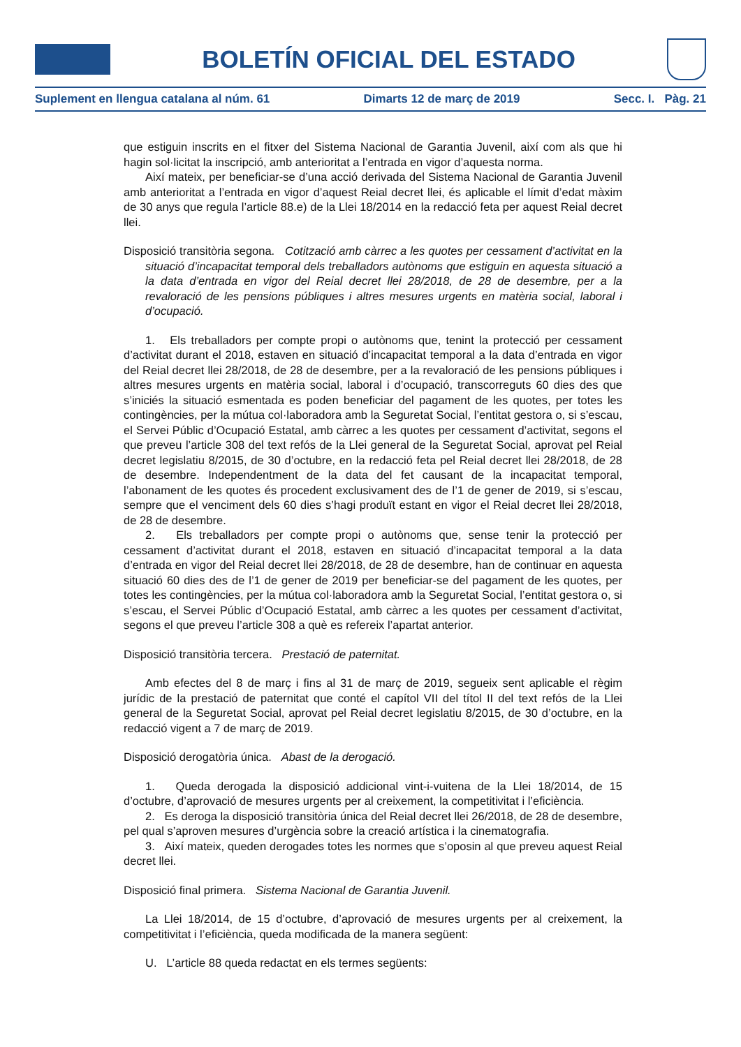BOLETÍN OFICIAL DEL ESTADO
Suplement en llengua catalana al núm. 61 Dimarts 12 de març de 2019 Secc. I. Pàg. 21
que estiguin inscrits en el fitxer del Sistema Nacional de Garantia Juvenil, així com als que hi hagin sol·licitat la inscripció, amb anterioritat a l’entrada en vigor d’aquesta norma.
Així mateix, per beneficiar-se d’una acció derivada del Sistema Nacional de Garantia Juvenil amb anterioritat a l’entrada en vigor d’aquest Reial decret llei, és aplicable el límit d’edat màxim de 30 anys que regula l’article 88.e) de la Llei 18/2014 en la redacció feta per aquest Reial decret llei.
Disposició transitòria segona. Cotització amb càrrec a les quotes per cessament d’activitat en la situació d’incapacitat temporal dels treballadors autònoms que estiguin en aquesta situació a la data d’entrada en vigor del Reial decret llei 28/2018, de 28 de desembre, per a la revaloració de les pensions públiques i altres mesures urgents en matèria social, laboral i d’ocupació.
1. Els treballadors per compte propi o autònoms que, tenint la protecció per cessament d’activitat durant el 2018, estaven en situació d’incapacitat temporal a la data d’entrada en vigor del Reial decret llei 28/2018, de 28 de desembre, per a la revaloració de les pensions públiques i altres mesures urgents en matèria social, laboral i d’ocupació, transcorreguts 60 dies des que s’iniciés la situació esmentada es poden beneficiar del pagament de les quotes, per totes les contingències, per la mútua col·laboradora amb la Seguretat Social, l’entitat gestora o, si s’escau, el Servei Públic d’Ocupació Estatal, amb càrrec a les quotes per cessament d’activitat, segons el que preveu l’article 308 del text refós de la Llei general de la Seguretat Social, aprovat pel Reial decret legislatiu 8/2015, de 30 d’octubre, en la redacció feta pel Reial decret llei 28/2018, de 28 de desembre. Independentment de la data del fet causant de la incapacitat temporal, l’abonament de les quotes és procedent exclusivament des de l’1 de gener de 2019, si s’escau, sempre que el venciment dels 60 dies s’hagi produït estant en vigor el Reial decret llei 28/2018, de 28 de desembre.
2. Els treballadors per compte propi o autònoms que, sense tenir la protecció per cessament d’activitat durant el 2018, estaven en situació d’incapacitat temporal a la data d’entrada en vigor del Reial decret llei 28/2018, de 28 de desembre, han de continuar en aquesta situació 60 dies des de l’1 de gener de 2019 per beneficiar-se del pagament de les quotes, per totes les contingències, per la mútua col·laboradora amb la Seguretat Social, l’entitat gestora o, si s’escau, el Servei Públic d’Ocupació Estatal, amb càrrec a les quotes per cessament d’activitat, segons el que preveu l’article 308 a què es refereix l’apartat anterior.
Disposició transitòria tercera. Prestació de paternitat.
Amb efectes del 8 de març i fins al 31 de març de 2019, segueix sent aplicable el règim jurídic de la prestació de paternitat que conté el capítol VII del títol II del text refós de la Llei general de la Seguretat Social, aprovat pel Reial decret legislatiu 8/2015, de 30 d’octubre, en la redacció vigent a 7 de març de 2019.
Disposició derogatòria única. Abast de la derogació.
1. Queda derogada la disposició addicional vint-i-vuitena de la Llei 18/2014, de 15 d’octubre, d’aprovació de mesures urgents per al creixement, la competitivitat i l’eficiència.
2. Es deroga la disposició transitòria única del Reial decret llei 26/2018, de 28 de desembre, pel qual s’aproven mesures d’urgència sobre la creació artística i la cinematografia.
3. Així mateix, queden derogades totes les normes que s’oposin al que preveu aquest Reial decret llei.
Disposició final primera. Sistema Nacional de Garantia Juvenil.
La Llei 18/2014, de 15 d’octubre, d’aprovació de mesures urgents per al creixement, la competitivitat i l’eficiència, queda modificada de la manera següent:
U. L’article 88 queda redactat en els termes següents: